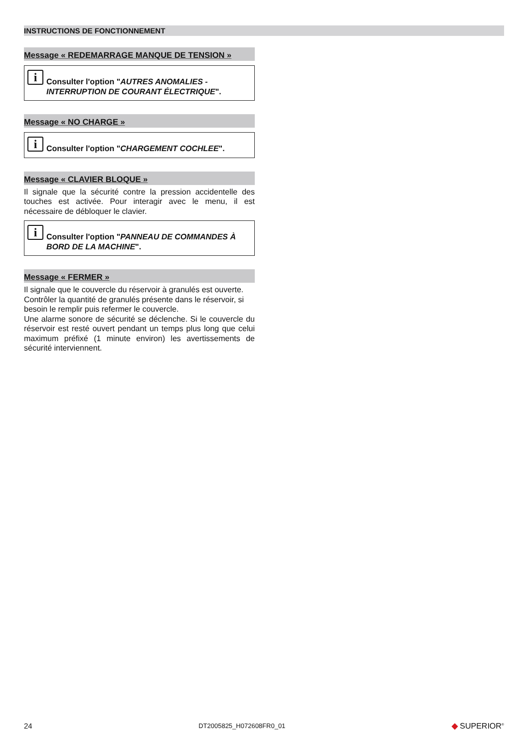INSTRUCTIONS DE FONCTIONNEMENT
Message « REDEMARRAGE MANQUE DE TENSION »
i
Consulter l'option "AUTRES ANOMALIES - INTERRUPTION DE COURANT ÉLECTRIQUE".
Message « NO CHARGE »
i
Consulter l'option "CHARGEMENT COCHLEE".
Message « CLAVIER BLOQUE »
Il signale que la sécurité contre la pression accidentelle des touches est activée. Pour interagir avec le menu, il est nécessaire de débloquer le clavier.
i
Consulter l'option "PANNEAU DE COMMANDES À BORD DE LA MACHINE".
Message « FERMER »
Il signale que le couvercle du réservoir à granulés est ouverte.
Contrôler la quantité de granulés présente dans le réservoir, si besoin le remplir puis refermer le couvercle.
Une alarme sonore de sécurité se déclenche. Si le couvercle du réservoir est resté ouvert pendant un temps plus long que celui maximum préfixé (1 minute environ) les avertissements de sécurité interviennent.
24 DT2005825_H072608FR0_01 ◆ SUPERIOR<sup>®</sup>